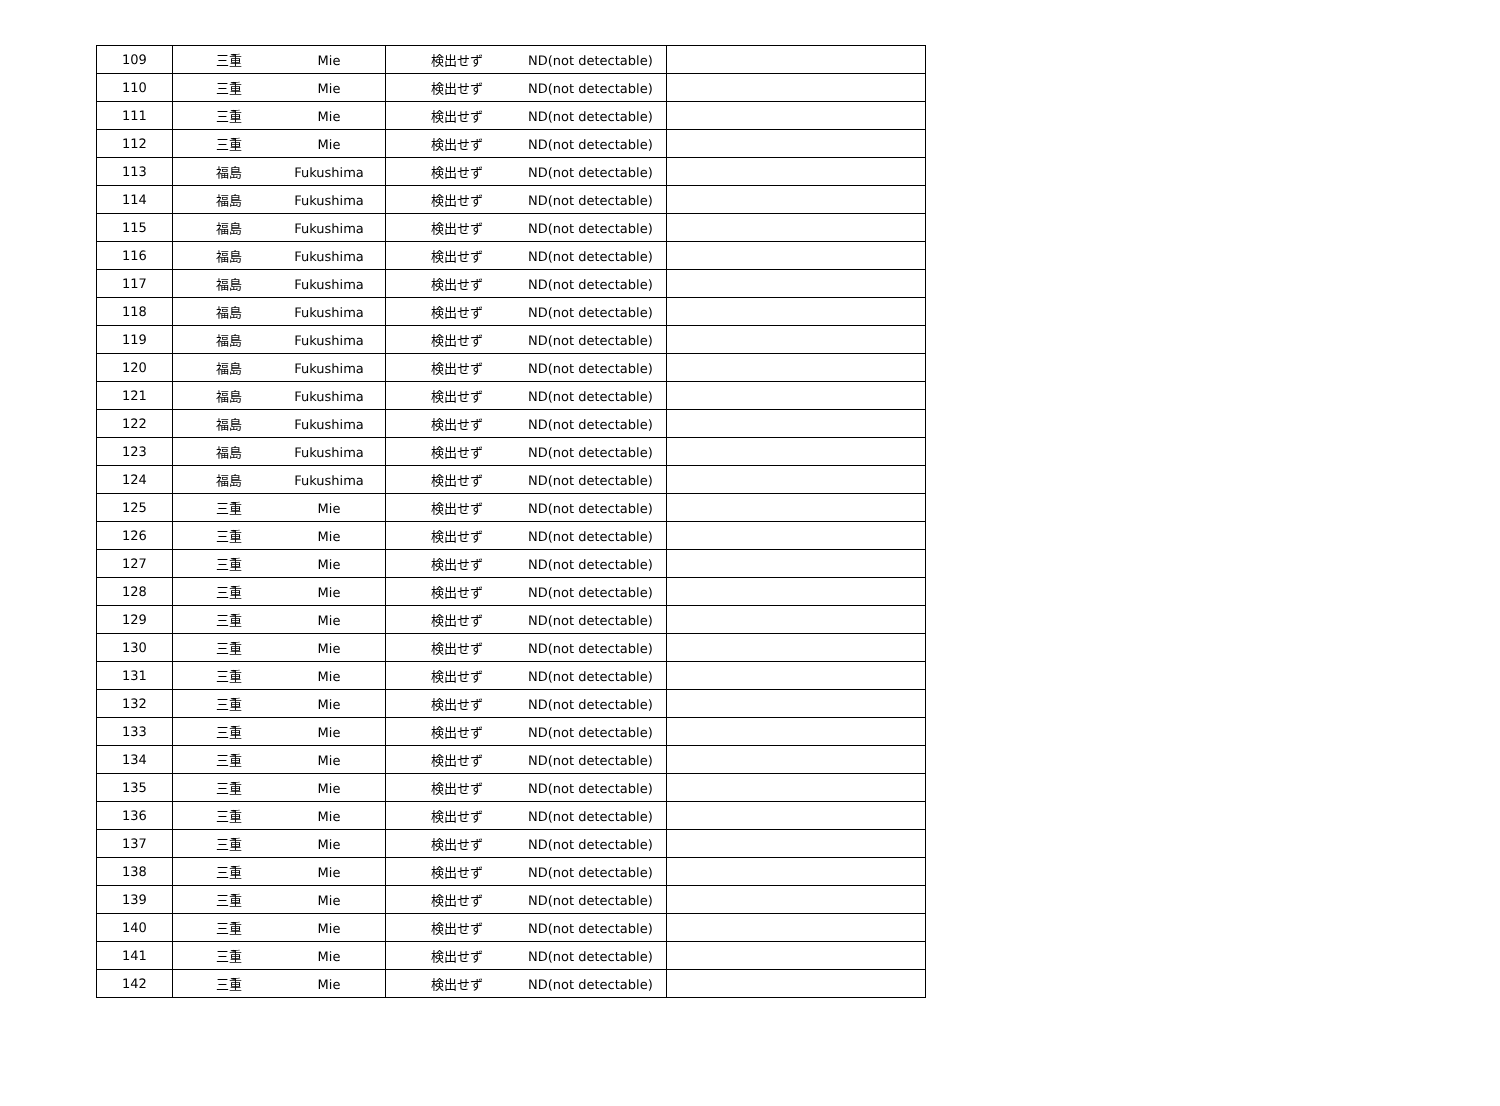| 109 | 三重 Mie | 検出せず ND(not detectable) | |
| 110 | 三重 Mie | 検出せず ND(not detectable) | |
| 111 | 三重 Mie | 検出せず ND(not detectable) | |
| 112 | 三重 Mie | 検出せず ND(not detectable) | |
| 113 | 福島 Fukushima | 検出せず ND(not detectable) | |
| 114 | 福島 Fukushima | 検出せず ND(not detectable) | |
| 115 | 福島 Fukushima | 検出せず ND(not detectable) | |
| 116 | 福島 Fukushima | 検出せず ND(not detectable) | |
| 117 | 福島 Fukushima | 検出せず ND(not detectable) | |
| 118 | 福島 Fukushima | 検出せず ND(not detectable) | |
| 119 | 福島 Fukushima | 検出せず ND(not detectable) | |
| 120 | 福島 Fukushima | 検出せず ND(not detectable) | |
| 121 | 福島 Fukushima | 検出せず ND(not detectable) | |
| 122 | 福島 Fukushima | 検出せず ND(not detectable) | |
| 123 | 福島 Fukushima | 検出せず ND(not detectable) | |
| 124 | 福島 Fukushima | 検出せず ND(not detectable) | |
| 125 | 三重 Mie | 検出せず ND(not detectable) | |
| 126 | 三重 Mie | 検出せず ND(not detectable) | |
| 127 | 三重 Mie | 検出せず ND(not detectable) | |
| 128 | 三重 Mie | 検出せず ND(not detectable) | |
| 129 | 三重 Mie | 検出せず ND(not detectable) | |
| 130 | 三重 Mie | 検出せず ND(not detectable) | |
| 131 | 三重 Mie | 検出せず ND(not detectable) | |
| 132 | 三重 Mie | 検出せず ND(not detectable) | |
| 133 | 三重 Mie | 検出せず ND(not detectable) | |
| 134 | 三重 Mie | 検出せず ND(not detectable) | |
| 135 | 三重 Mie | 検出せず ND(not detectable) | |
| 136 | 三重 Mie | 検出せず ND(not detectable) | |
| 137 | 三重 Mie | 検出せず ND(not detectable) | |
| 138 | 三重 Mie | 検出せず ND(not detectable) | |
| 139 | 三重 Mie | 検出せず ND(not detectable) | |
| 140 | 三重 Mie | 検出せず ND(not detectable) | |
| 141 | 三重 Mie | 検出せず ND(not detectable) | |
| 142 | 三重 Mie | 検出せず ND(not detectable) | |